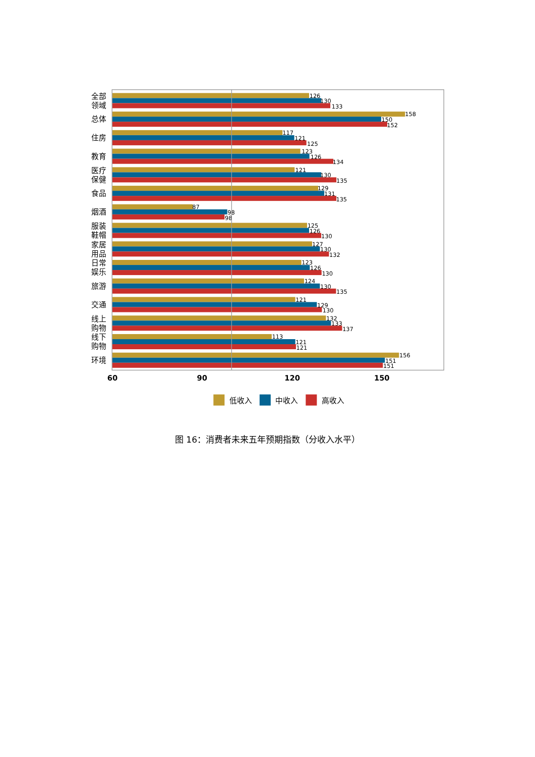126
130
133
全部
领域
158
150
152
总体
117
121
125
住房
123
126
134
教育
121
130
135
医疗
保健
129
131
135
食品
87
98
98
烟酒
125
126
130
服装
鞋帽
127
130
132
家居
用品
123
126
130
日常
娱乐
124
130
135
旅游
121
129
130
交通
132
133
137
线上
购物
113
121
121
线下
购物
156
151
151
环境
60
90
120
150
低收入
中收入
高收入
图 16：消费者未来五年预期指数（分收入水平）